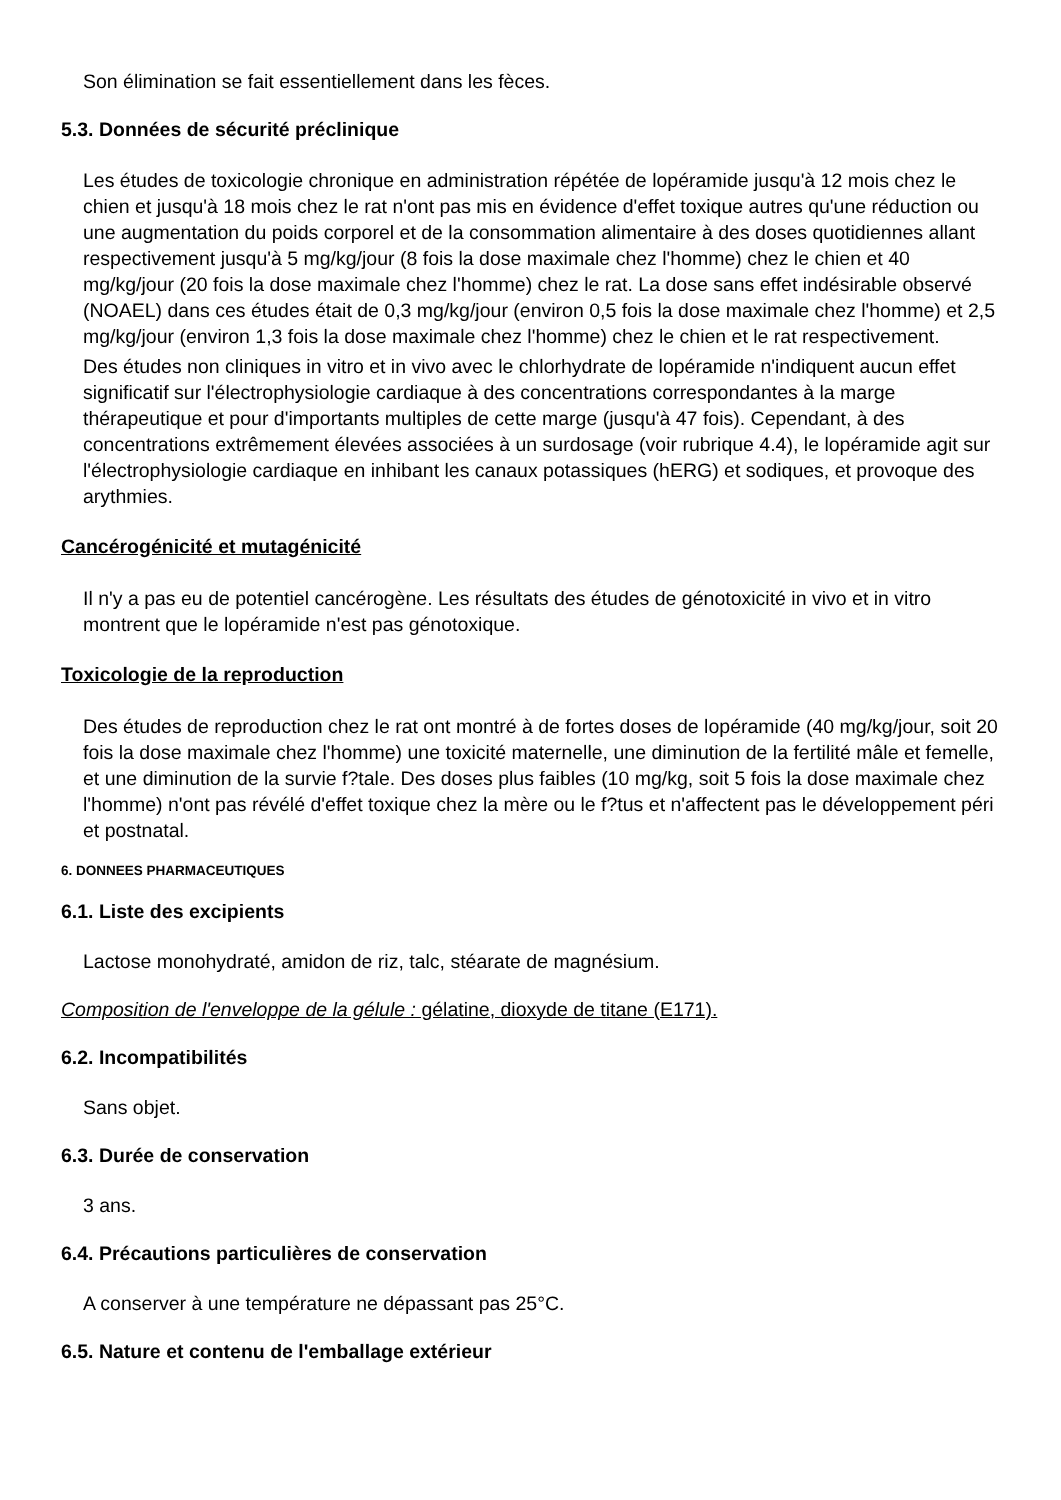Son élimination se fait essentiellement dans les fèces.
5.3. Données de sécurité préclinique
Les études de toxicologie chronique en administration répétée de lopéramide jusqu'à 12 mois chez le chien et jusqu'à 18 mois chez le rat n'ont pas mis en évidence d'effet toxique autres qu'une réduction ou une augmentation du poids corporel et de la consommation alimentaire à des doses quotidiennes allant respectivement jusqu'à 5 mg/kg/jour (8 fois la dose maximale chez l'homme) chez le chien et 40 mg/kg/jour (20 fois la dose maximale chez l'homme) chez le rat. La dose sans effet indésirable observé (NOAEL) dans ces études était de 0,3 mg/kg/jour (environ 0,5 fois la dose maximale chez l'homme) et 2,5 mg/kg/jour (environ 1,3 fois la dose maximale chez l'homme) chez le chien et le rat respectivement.
Des études non cliniques in vitro et in vivo avec le chlorhydrate de lopéramide n'indiquent aucun effet significatif sur l'électrophysiologie cardiaque à des concentrations correspondantes à la marge thérapeutique et pour d'importants multiples de cette marge (jusqu'à 47 fois). Cependant, à des concentrations extrêmement élevées associées à un surdosage (voir rubrique 4.4), le lopéramide agit sur l'électrophysiologie cardiaque en inhibant les canaux potassiques (hERG) et sodiques, et provoque des arythmies.
Cancérogénicité et mutagénicité
Il n'y a pas eu de potentiel cancérogène. Les résultats des études de génotoxicité in vivo et in vitro montrent que le lopéramide n'est pas génotoxique.
Toxicologie de la reproduction
Des études de reproduction chez le rat ont montré à de fortes doses de lopéramide (40 mg/kg/jour, soit 20 fois la dose maximale chez l'homme) une toxicité maternelle, une diminution de la fertilité mâle et femelle, et une diminution de la survie f?tale. Des doses plus faibles (10 mg/kg, soit 5 fois la dose maximale chez l'homme) n'ont pas révélé d'effet toxique chez la mère ou le f?tus et n'affectent pas le développement péri et postnatal.
6. DONNEES PHARMACEUTIQUES
6.1. Liste des excipients
Lactose monohydraté, amidon de riz, talc, stéarate de magnésium.
Composition de l'enveloppe de la gélule : gélatine, dioxyde de titane (E171).
6.2. Incompatibilités
Sans objet.
6.3. Durée de conservation
3 ans.
6.4. Précautions particulières de conservation
A conserver à une température ne dépassant pas 25°C.
6.5. Nature et contenu de l'emballage extérieur